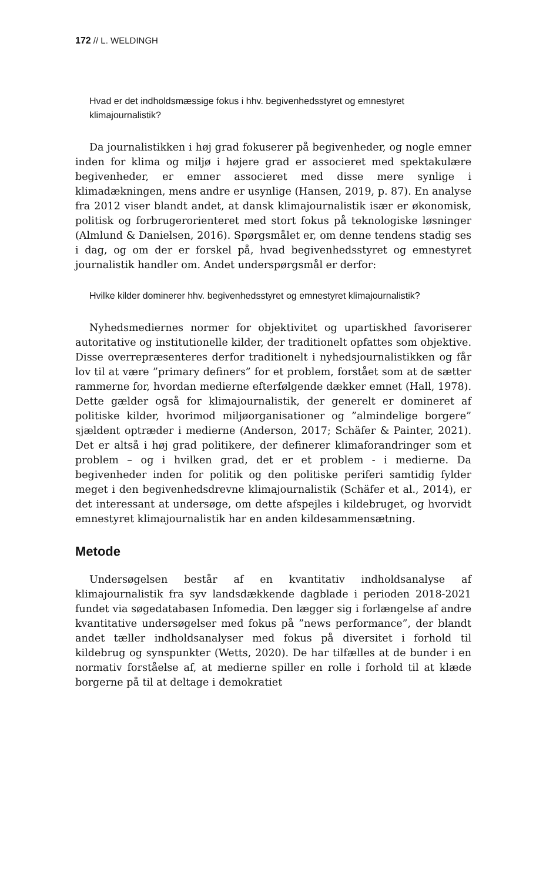172 // L. WELDINGH
Hvad er det indholdsmæssige fokus i hhv. begivenhedsstyret og emnestyret klimajournalistik?
Da journalistikken i høj grad fokuserer på begivenheder, og nogle emner inden for klima og miljø i højere grad er associeret med spektakulære begivenheder, er emner associeret med disse mere synlige i klimadækningen, mens andre er usynlige (Hansen, 2019, p. 87). En analyse fra 2012 viser blandt andet, at dansk klimajournalistik især er økonomisk, politisk og forbrugerorienteret med stort fokus på teknologiske løsninger (Almlund & Danielsen, 2016). Spørgsmålet er, om denne tendens stadig ses i dag, og om der er forskel på, hvad begivenhedsstyret og emnestyret journalistik handler om. Andet underspørgsmål er derfor:
Hvilke kilder dominerer hhv. begivenhedsstyret og emnestyret klimajournalistik?
Nyhedsmediernes normer for objektivitet og upartiskhed favoriserer autoritative og institutionelle kilder, der traditionelt opfattes som objektive. Disse overrepræsenteres derfor traditionelt i nyhedsjournalistikken og får lov til at være ”primary definers” for et problem, forstået som at de sætter rammerne for, hvordan medierne efterfølgende dækker emnet (Hall, 1978). Dette gælder også for klimajournalistik, der generelt er domineret af politiske kilder, hvorimod miljøorganisationer og ”almindelige borgere” sjældent optræder i medierne (Anderson, 2017; Schäfer & Painter, 2021). Det er altså i høj grad politikere, der definerer klimaforandringer som et problem – og i hvilken grad, det er et problem - i medierne. Da begivenheder inden for politik og den politiske periferi samtidig fylder meget i den begivenhedsdrevne klimajournalistik (Schäfer et al., 2014), er det interessant at undersøge, om dette afspejles i kildebruget, og hvorvidt emnestyret klimajournalistik har en anden kildesammensætning.
Metode
Undersøgelsen består af en kvantitativ indholdsanalyse af klimajournalistik fra syv landsdækkende dagblade i perioden 2018-2021 fundet via søgedatabasen Infomedia. Den lægger sig i forlængelse af andre kvantitative undersøgelser med fokus på ”news performance”, der blandt andet tæller indholdsanalyser med fokus på diversitet i forhold til kildebrug og synspunkter (Wetts, 2020). De har tilfælles at de bunder i en normativ forståelse af, at medierne spiller en rolle i forhold til at klæde borgerne på til at deltage i demokratiet